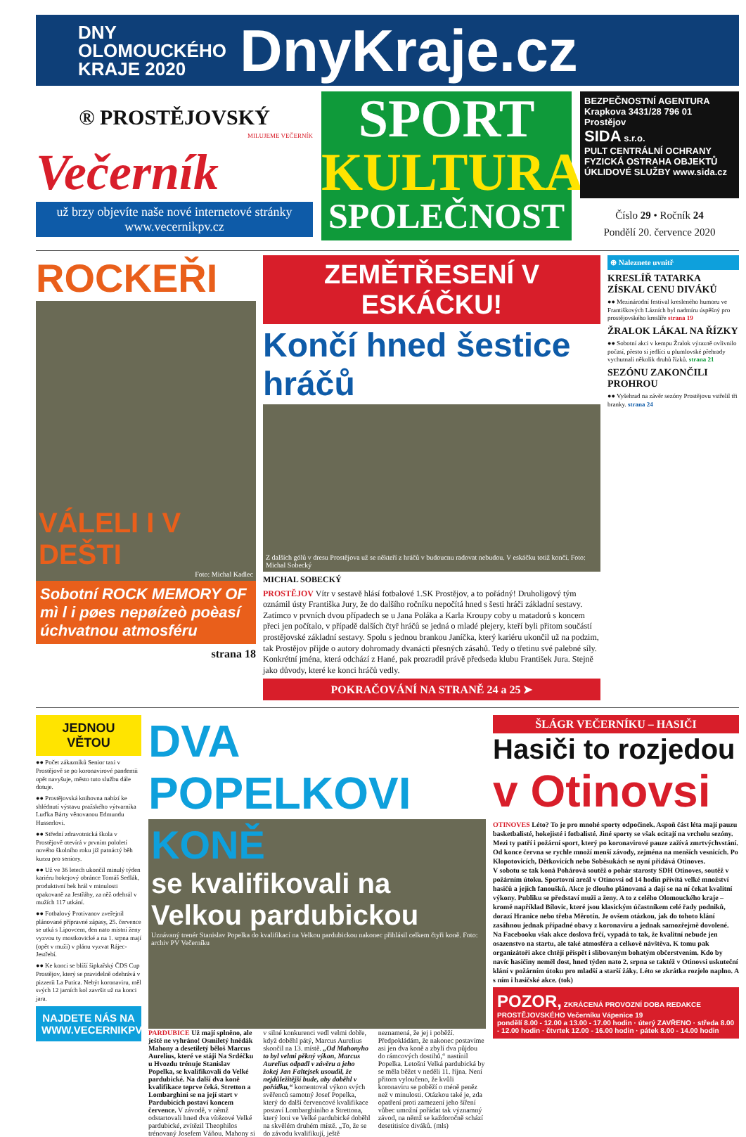DNY OLOMOUCKÉHO KRAJE 2020
DnyKraje.cz
® PROSTĚJOVSKÝ
MILUJEME VEČERNÍK
Večerník
už brzy objevíte naše nové internetové stránky www.vecernikpv.cz
SPORT
KULTURA
SPOLEČNOST
BEZPEČNOSTNÍ AGENTURA
Krapkova 3431/28 796 01 Prostějov
SIDA s.r.o.
PULT CENTRÁLNÍ OCHRANY
FYZICKÁ OSTRAHA OBJEKTŮ
ÚKLIDOVÉ SLUŽBY www.sida.cz
Číslo 29 • Ročník 24
Pondělí 20. července 2020
ROCKEŘI
VÁLELI I V DEŠTI
Foto: Michal Kadlec
Sobotní ROCK MEMORY OF mì l i pøes nepøízeò poèasí úchvatnou atmosféru
strana 18
ZEMĚTŘESENÍ V ESKÁČKU!
Končí hned šestice hráčů
Z dalších gólů v dresu Prostějova už se někteří z hráčů v budoucnu radovat nebudou. V eskáčku totiž končí. Foto: Michal Sobecký
MICHAL SOBECKÝ
PROSTĚJOV Vítr v sestavě hlásí fotbalové 1.SK Prostějov, a to pořádný! Druholigový tým oznámil ústy Františka Jury, že do dalšího ročníku nepočítá hned s šesti hráči základní sestavy. Zatímco v prvních dvou případech se u Jana Poláka a Karla Kroupy coby u matadorů s koncem přeci jen počítalo, v případě dalších čtyř hráčů se jedná o mladé plejery, kteří byli přitom součástí prostějovské základní sestavy. Spolu s jednou brankou Janíčka, který kariéru ukončil už na podzim, tak Prostějov přijde o autory dohromady dvanácti přesných zásahů. Tedy o třetinu své palebné síly. Konkrétní jména, která odchází z Hané, pak prozradil právě předseda klubu František Jura. Stejně jako důvody, které ke konci hráčů vedly.
POKRAČOVÁNÍ NA STRANĚ 24 a 25 ➤
⊕ Naleznete uvnitř
KRESLÍŘ TATARKA ZÍSKAL CENU DIVÁKŮ
●● Mezinárodní festival kresleného humoru ve Františkových Lázních byl nadmíru úspěšný pro prostějovského kreslíře strana 19
ŽRALOK LÁKAL NA ŘÍZKY
●● Sobotní akci v kempu Žralok výrazně ovlivnilo počasí, přesto si jedlíci u plumlovské přehrady vychutnali několik druhů řízků. strana 21
SEZÓNU ZAKONČILI PROHROU
●● Vyšehrad na závěr sezóny Prostějovu vstřelil tři branky. strana 24
JEDNOU VĚTOU
●● Počet zákazníků Senior taxi v Prostějově se po koronavirové pandemii opět navyšuje, město tuto službu dále dotuje.
●● Prostějovská knihovna nabízí ke shlédnutí výstavu pražského výtvarníka Luďka Bárty věnovanou Edmundu Husserlovi.
●● Střední zdravotnická škola v Prostějově otevírá v prvním pololetí nového školního roku již patnáctý běh kurzu pro seniory.
●● Už ve 36 letech ukončil minulý týden kariéru hokejový obránce Tomáš Sedlák, produktivní bek hrál v minulosti opakovaně za Jestřáby, za něž odehrál v mužích 117 utkání.
●● Fotbalový Protivanov zveřejnil plánované přípravné zápasy, 25. července se utká s Lipovcem, den nato místní ženy vyzvou ty mostkovické a na 1. srpna mají (opět v muži) v plánu vyzvat Rájec-Jestřebí.
●● Ke konci se blíží šipkařský ČDS Cup Prostějov, který se pravidelně odehrává v pizzerii La Putica. Nebýt koronaviru, měl svých 12 jarních kol završit už na konci jara.
NAJDETE NÁS NA WWW.VECERNIKPV.CZ
DVA POPELKOVI
KONĚ
se kvalifikovali na Velkou pardubickou
Uznávaný trenér Stanislav Popelka do kvalifikací na Velkou pardubickou nakonec přihlásil celkem čtyři koně. Foto: archiv PV Večerníku
PARDUBICE Už mají splněno, ale ještě ne vyhráno! Osmiletý hnědák Mahony a desetiletý běloš Marcus Aurelius, které ve stáji Na Srdéčku u Hvozdu trénuje Stanislav Popelka, se kvalifikovali do Velké pardubické. Na další dva koně kvalifikace teprve čeká. Stretton a Lombarghini se na její start v Pardubicích postaví koncem července. V závodě, v němž odstartovali hned dva vítězové Velké pardubické, zvítězil Theophilos trénovaný Josefem Váňou. Mahony si v silné konkurenci vedl velmi dobře, když doběhl pátý, Marcus Aurelius skončil na 13. místě. „Od Mahonyho to byl velmi pěkný výkon, Marcus Aurelius odpadl v závěru a jeho žokej Jan Faltejsek usoudil, že nejdůležitější bude, aby doběhl v pořádku,“ komentoval výkon svých svěřenců samotný Josef Popelka, který do další červencové kvalifikace postaví Lombarghiniho a Strettona, který loni ve Velké pardubické doběhl na skvělém druhém místě. „To, že se do závodu kvalifikují, ještě neznamená, že jej i poběží. Předpokládám, že nakonec postavíme asi jen dva koně a zbylí dva půjdou do rámcových dostihů,“ nastínil Popelka. Letošní Velká pardubická by se měla běžet v neděli 11. října. Není přitom vyloučeno, že kvůli koronaviru se poběží o méně peněz než v minulosti. Otázkou také je, zda opatření proti zamezení jeho šíření vůbec umožní pořádat tak významný závod, na němž se každoročně schází desetitisíce diváků. (mls)
ŠLÁGR VEČERNÍKU – HASIČI
Hasiči to rozjedou v Otinovsi
OTINOVES Léto? To je pro mnohé sporty odpočinek. Aspoň část léta mají pauzu basketbalisté, hokejisté i fotbalisté. Jiné sporty se však ocitají na vrcholu sezóny. Mezi ty patří i požární sport, který po koronavirové pauze zažívá zmrtvýchvstání. Od konce června se rychle množí menší závody, zejména na menších vesnicích. Po Klopotovicích, Dětkovicích nebo Soběsukách se nyní přidává Otinoves.
V sobotu se tak koná Pohárová soutěž o pohár starosty SDH Otinoves, soutěž v požárním útoku. Sportovní areál v Otinovsi od 14 hodin přivítá velké množství hasičů a jejich fanoušků. Akce je dlouho plánovaná a dají se na ní čekat kvalitní výkony. Publiku se představí muži a ženy. A to z celého Olomouckého kraje – kromě například Bílovic, které jsou klasickým účastníkem celé řady podniků, dorazí Hranice nebo třeba Měrotín. Je ovšem otázkou, jak do tohoto klání zasáhnou jednak případné obavy z koronaviru a jednak samozřejmě dovolené.
Na Facebooku však akce doslova frčí, vypadá to tak, že kvalitní nebude jen osazenstvo na startu, ale také atmosféra a celkově návštěva. K tomu pak organizátoři akce chtějí přispět i slibovaným bohatým občerstvením. Kdo by navíc hasičiny neměl dost, hned týden nato 2. srpna se taktéž v Otinovsi uskuteční klání v požárním útoku pro mladší a starší žáky. Léto se zkrátka rozjelo naplno. A s ním i hasičské akce. (tok)
POZOR, ZKRÁCENÁ PROVOZNÍ DOBA REDAKCE PROSTĚJOVSKÉHO Večerníku Vápenice 19
pondělí 8.00 - 12.00 a 13.00 - 17.00 hodin · úterý ZAVŘENO · středa 8.00 - 12.00 hodin · čtvrtek 12.00 - 16.00 hodin · pátek 8.00 - 14.00 hodin